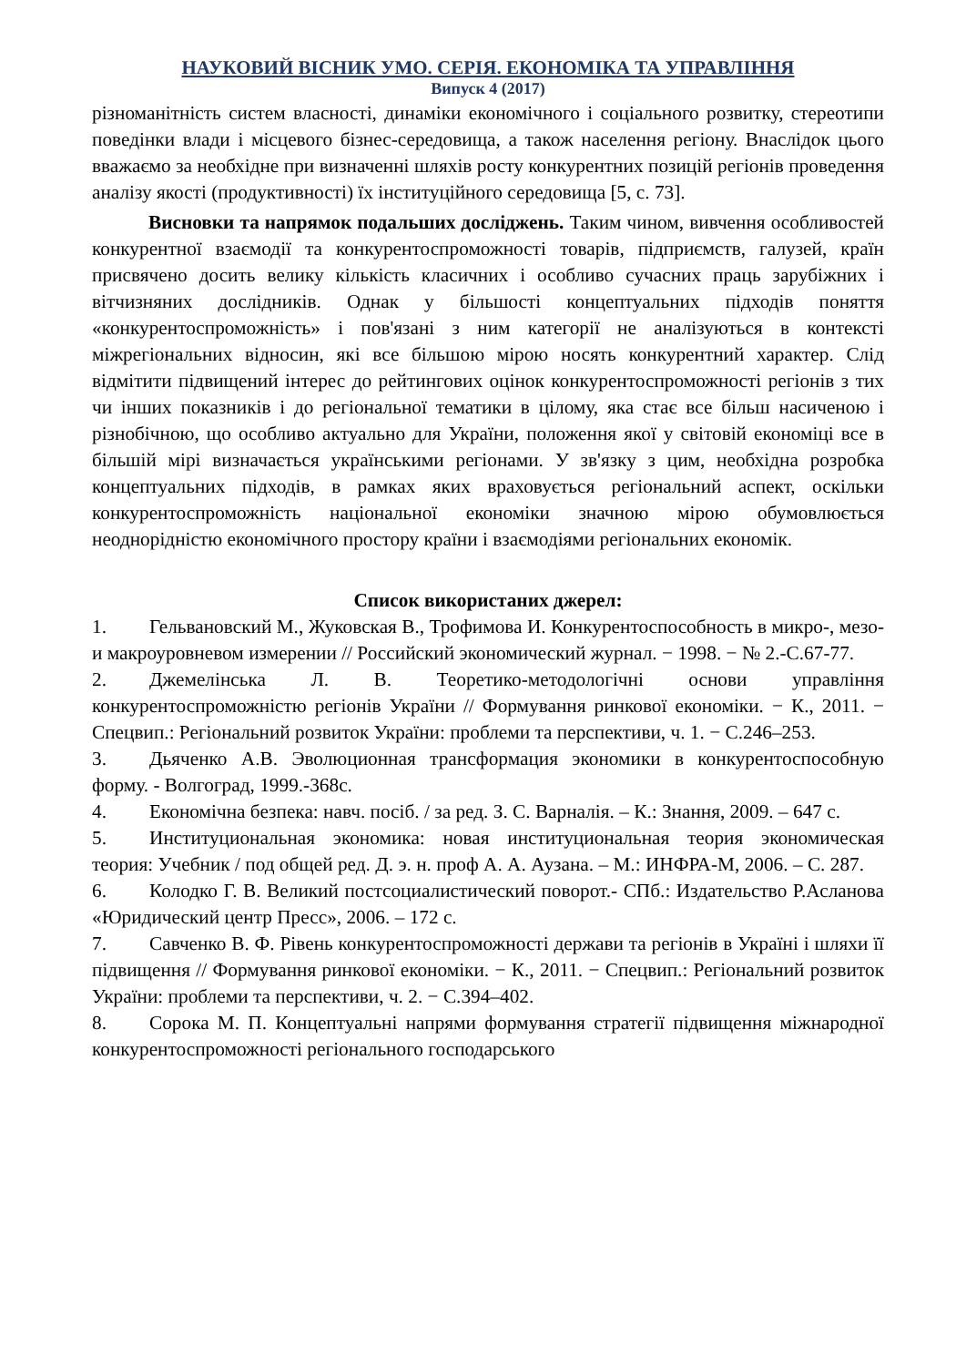НАУКОВИЙ ВІСНИК УМО. СЕРІЯ. ЕКОНОМІКА ТА УПРАВЛІННЯ
Випуск 4 (2017)
різноманітність систем власності, динаміки економічного і соціального розвитку, стереотипи поведінки влади і місцевого бізнес-середовища, а також населення регіону. Внаслідок цього вважаємо за необхідне при визначенні шляхів росту конкурентних позицій регіонів проведення аналізу якості (продуктивності) їх інституційного середовища [5, с. 73].
Висновки та напрямок подальших досліджень. Таким чином, вивчення особливостей конкурентної взаємодії та конкурентоспроможності товарів, підприємств, галузей, країн присвячено досить велику кількість класичних і особливо сучасних праць зарубіжних і вітчизняних дослідників. Однак у більшості концептуальних підходів поняття «конкурентоспроможність» і пов'язані з ним категорії не аналізуються в контексті міжрегіональних відносин, які все більшою мірою носять конкурентний характер. Слід відмітити підвищений інтерес до рейтингових оцінок конкурентоспроможності регіонів з тих чи інших показників і до регіональної тематики в цілому, яка стає все більш насиченою і різнобічною, що особливо актуально для України, положення якої у світовій економіці все в більшій мірі визначається українськими регіонами. У зв'язку з цим, необхідна розробка концептуальних підходів, в рамках яких враховується регіональний аспект, оскільки конкурентоспроможність національної економіки значною мірою обумовлюється неоднорідністю економічного простору країни і взаємодіями регіональних економік.
Список використаних джерел:
1. Гельвановский М., Жуковская В., Трофимова И. Конкурентоспособность в микро-, мезо- и макроуровневом измерении // Российский экономический журнал. − 1998. − № 2.-С.67-77.
2. Джемелінська Л. В. Теоретико-методологічні основи управління конкурентоспроможністю регіонів України // Формування ринкової економіки. − К., 2011. − Спецвип.: Регіональний розвиток України: проблеми та перспективи, ч. 1. − С.246–253.
3. Дьяченко А.В. Эволюционная трансформация экономики в конкурентоспособную форму. - Волгоград, 1999.-368с.
4. Економічна безпека: навч. посіб. / за ред. З. С. Варналія. – К.: Знання, 2009. – 647 с.
5. Институциональная экономика: новая институциональная теория экономическая теория: Учебник / под общей ред. Д. э. н. проф А. А. Аузана. – М.: ИНФРА-М, 2006. – С. 287.
6. Колодко Г. В. Великий постсоциалистический поворот.- СПб.: Издательство Р.Асланова «Юридический центр Пресс», 2006. – 172 с.
7. Савченко В. Ф. Рівень конкурентоспроможності держави та регіонів в Україні і шляхи її підвищення // Формування ринкової економіки. − К., 2011. − Спецвип.: Регіональний розвиток України: проблеми та перспективи, ч. 2. − С.394–402.
8. Сорока М. П. Концептуальні напрями формування стратегії підвищення міжнародної конкурентоспроможності регіонального господарського